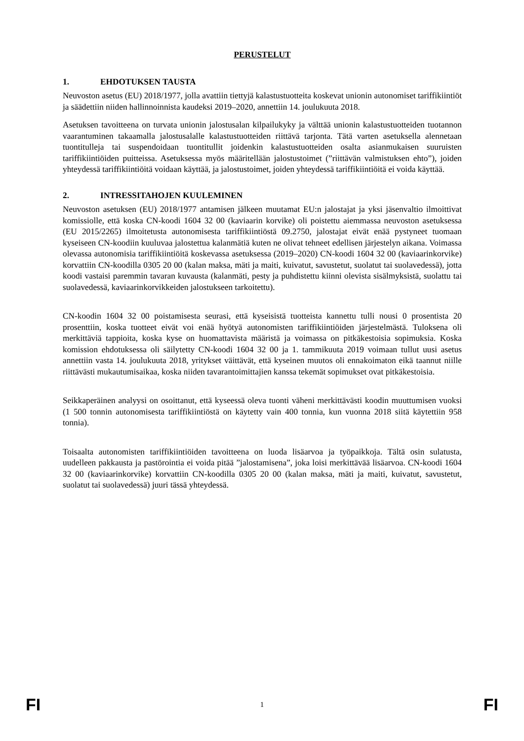PERUSTELUT
1. EHDOTUKSEN TAUSTA
Neuvoston asetus (EU) 2018/1977, jolla avattiin tiettyjä kalastustuotteita koskevat unionin autonomiset tariffikiintiöt ja säädettiin niiden hallinnoinnista kaudeksi 2019–2020, annettiin 14. joulukuuta 2018.
Asetuksen tavoitteena on turvata unionin jalostusalan kilpailukyky ja välttää unionin kalastustuotteiden tuotannon vaarantuminen takaamalla jalostusalalle kalastustuotteiden riittävä tarjonta. Tätä varten asetuksella alennetaan tuontitulleja tai suspendoidaan tuontitullit joidenkin kalastustuotteiden osalta asianmukaisen suuruisten tariffikiintiöiden puitteissa. Asetuksessa myös määritellään jalostustoimet (”riittävän valmistuksen ehto”), joiden yhteydessä tariffikiintiöitä voidaan käyttää, ja jalostustoimet, joiden yhteydessä tariffikiintiöitä ei voida käyttää.
2. INTRESSITAHOJEN KUULEMINEN
Neuvoston asetuksen (EU) 2018/1977 antamisen jälkeen muutamat EU:n jalostajat ja yksi jäsenvaltio ilmoittivat komissiolle, että koska CN-koodi 1604 32 00 (kaviaarin korvike) oli poistettu aiemmassa neuvoston asetuksessa (EU 2015/2265) ilmoitetusta autonomisesta tariffikiintiöstä 09.2750, jalostajat eivät enää pystyneet tuomaan kyseiseen CN-koodiin kuuluvaa jalostettua kalanmätiä kuten ne olivat tehneet edellisen järjestelyn aikana. Voimassa olevassa autonomisia tariffikiintiöitä koskevassa asetuksessa (2019–2020) CN-koodi 1604 32 00 (kaviaarinkorvike) korvattiin CN-koodilla 0305 20 00 (kalan maksa, mäti ja maiti, kuivatut, savustetut, suolatut tai suolavedessä), jotta koodi vastaisi paremmin tavaran kuvausta (kalanmäti, pesty ja puhdistettu kiinni olevista sisälmyksistä, suolattu tai suolavedessä, kaviaarinkorvikkeiden jalostukseen tarkoitettu).
CN-koodin 1604 32 00 poistamisesta seurasi, että kyseisistä tuotteista kannettu tulli nousi 0 prosentista 20 prosenttiin, koska tuotteet eivät voi enää hyötyä autonomisten tariffikiintiöiden järjestelmästä. Tuloksena oli merkittäviä tappioita, koska kyse on huomattavista määristä ja voimassa on pitkäkestoisia sopimuksia. Koska komission ehdotuksessa oli säilytetty CN-koodi 1604 32 00 ja 1. tammikuuta 2019 voimaan tullut uusi asetus annettiin vasta 14. joulukuuta 2018, yritykset väittävät, että kyseinen muutos oli ennakoimaton eikä taannut niille riittävästi mukautumisaikaa, koska niiden tavarantoimittajien kanssa tekemät sopimukset ovat pitkäkestoisia.
Seikkaperäinen analyysi on osoittanut, että kyseessä oleva tuonti väheni merkittävästi koodin muuttumisen vuoksi (1 500 tonnin autonomisesta tariffikiintiöstä on käytetty vain 400 tonnia, kun vuonna 2018 siitä käytettiin 958 tonnia).
Toisaalta autonomisten tariffikiintiöiden tavoitteena on luoda lisäarvoa ja työpaikkoja. Tältä osin sulatusta, uudelleen pakkausta ja pastörointia ei voida pitää ”jalostamisena”, joka loisi merkittävää lisäarvoa. CN-koodi 1604 32 00 (kaviaarinkorvike) korvattiin CN-koodilla 0305 20 00 (kalan maksa, mäti ja maiti, kuivatut, savustetut, suolatut tai suolavedessä) juuri tässä yhteydessä.
FI 1 FI